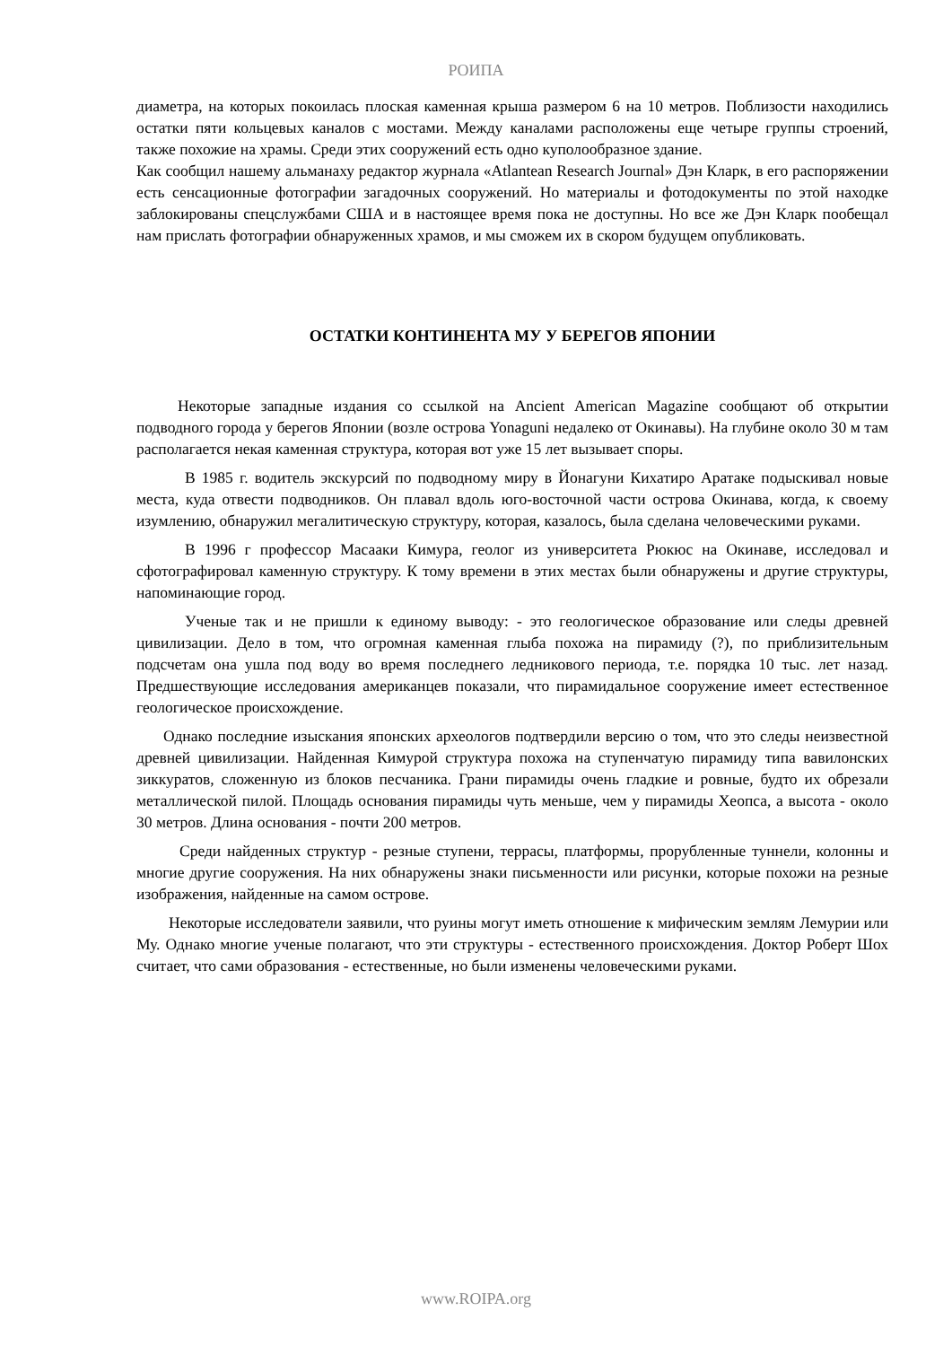РОИПА
диаметра, на которых покоилась плоская каменная крыша размером 6 на 10 метров. Поблизости находились остатки пяти кольцевых каналов с мостами. Между каналами расположены еще четыре группы строений, также похожие на храмы. Среди этих сооружений есть одно куполообразное здание.
Как сообщил нашему альманаху редактор журнала «Atlantean Research Journal» Дэн Кларк, в его распоряжении есть сенсационные фотографии загадочных сооружений. Но материалы и фотодокументы по этой находке заблокированы спецслужбами США и в настоящее время пока не доступны. Но все же Дэн Кларк пообещал нам прислать фотографии обнаруженных храмов, и мы сможем их в скором будущем опубликовать.
ОСТАТКИ КОНТИНЕНТА МУ У БЕРЕГОВ ЯПОНИИ
Некоторые западные издания со ссылкой на Ancient American Magazine сообщают об открытии подводного города у берегов Японии (возле острова Yonaguni недалеко от Окинавы). На глубине около 30 м там располагается некая каменная структура, которая вот уже 15 лет вызывает споры.
В 1985 г. водитель экскурсий по подводному миру в Йонагуни Кихатиро Аратаке подыскивал новые места, куда отвести подводников. Он плавал вдоль юго-восточной части острова Окинава, когда, к своему изумлению, обнаружил мегалитическую структуру, которая, казалось, была сделана человеческими руками.
В 1996 г профессор Масааки Кимура, геолог из университета Рюкюс на Окинаве, исследовал и сфотографировал каменную структуру. К тому времени в этих местах были обнаружены и другие структуры, напоминающие город.
Ученые так и не пришли к единому выводу: - это геологическое образование или следы древней цивилизации. Дело в том, что огромная каменная глыба похожа на пирамиду (?), по приблизительным подсчетам она ушла под воду во время последнего ледникового периода, т.е. порядка 10 тыс. лет назад. Предшествующие исследования американцев показали, что пирамидальное сооружение имеет естественное геологическое происхождение.
Однако последние изыскания японских археологов подтвердили версию о том, что это следы неизвестной древней цивилизации. Найденная Кимурой структура похожа на ступенчатую пирамиду типа вавилонских зиккуратов, сложенную из блоков песчаника. Грани пирамиды очень гладкие и ровные, будто их обрезали металлической пилой. Площадь основания пирамиды чуть меньше, чем у пирамиды Хеопса, а высота - около 30 метров. Длина основания - почти 200 метров.
Среди найденных структур - резные ступени, террасы, платформы, прорубленные туннели, колонны и многие другие сооружения. На них обнаружены знаки письменности или рисунки, которые похожи на резные изображения, найденные на самом острове.
Некоторые исследователи заявили, что руины могут иметь отношение к мифическим землям Лемурии или Му. Однако многие ученые полагают, что эти структуры - естественного происхождения. Доктор Роберт Шох считает, что сами образования - естественные, но были изменены человеческими руками.
www.ROIPA.org